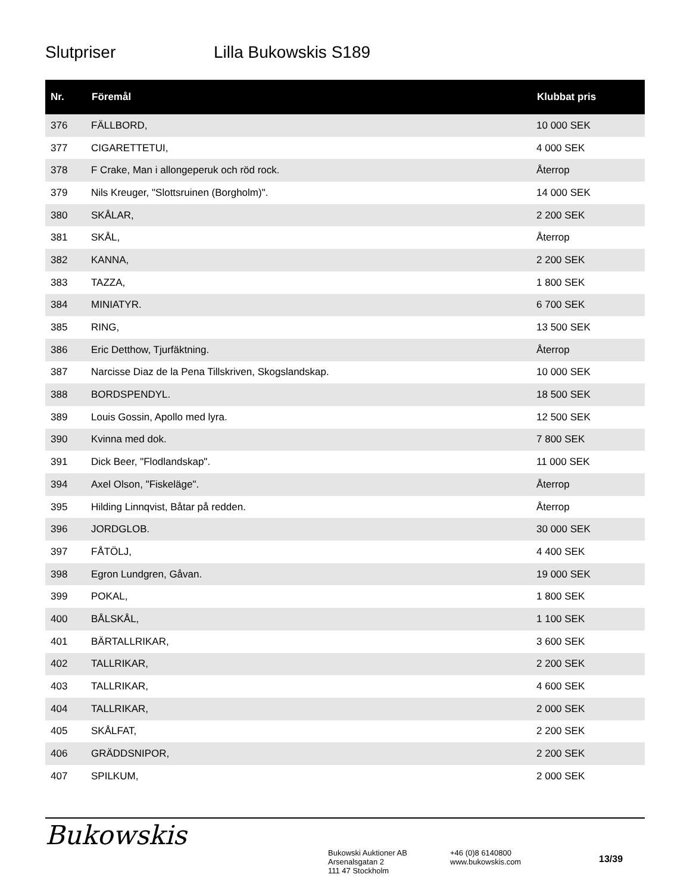Slutpriser Lilla Bukowskis S189
| Nr. | Föremål | Klubbat pris |
| --- | --- | --- |
| 376 | FÄLLBORD, | 10 000 SEK |
| 377 | CIGARETTETUI, | 4 000 SEK |
| 378 | F Crake, Man i allongeperuk och röd rock. | Återrop |
| 379 | Nils Kreuger, "Slottsruinen (Borgholm)". | 14 000 SEK |
| 380 | SKÅLAR, | 2 200 SEK |
| 381 | SKÅL, | Återrop |
| 382 | KANNA, | 2 200 SEK |
| 383 | TAZZA, | 1 800 SEK |
| 384 | MINIATYR. | 6 700 SEK |
| 385 | RING, | 13 500 SEK |
| 386 | Eric Detthow, Tjurfäktning. | Återrop |
| 387 | Narcisse Diaz de la Pena Tillskriven, Skogslandskap. | 10 000 SEK |
| 388 | BORDSPENDYL. | 18 500 SEK |
| 389 | Louis Gossin, Apollo med lyra. | 12 500 SEK |
| 390 | Kvinna med dok. | 7 800 SEK |
| 391 | Dick Beer, "Flodlandskap". | 11 000 SEK |
| 394 | Axel Olson, "Fiskeläge". | Återrop |
| 395 | Hilding Linnqvist, Båtar på redden. | Återrop |
| 396 | JORDGLOB. | 30 000 SEK |
| 397 | FÅTÖLJ, | 4 400 SEK |
| 398 | Egron Lundgren, Gåvan. | 19 000 SEK |
| 399 | POKAL, | 1 800 SEK |
| 400 | BÅLSKÅL, | 1 100 SEK |
| 401 | BÄRTALLRIKAR, | 3 600 SEK |
| 402 | TALLRIKAR, | 2 200 SEK |
| 403 | TALLRIKAR, | 4 600 SEK |
| 404 | TALLRIKAR, | 2 000 SEK |
| 405 | SKÅLFAT, | 2 200 SEK |
| 406 | GRÄDDSNIPOR, | 2 200 SEK |
| 407 | SPILKUM, | 2 000 SEK |
Bukowskis
Bukowski Auktioner AB
Arsenalsgatan 2
111 47 Stockholm
+46 (0)8 6140800
www.bukowskis.com
13/39